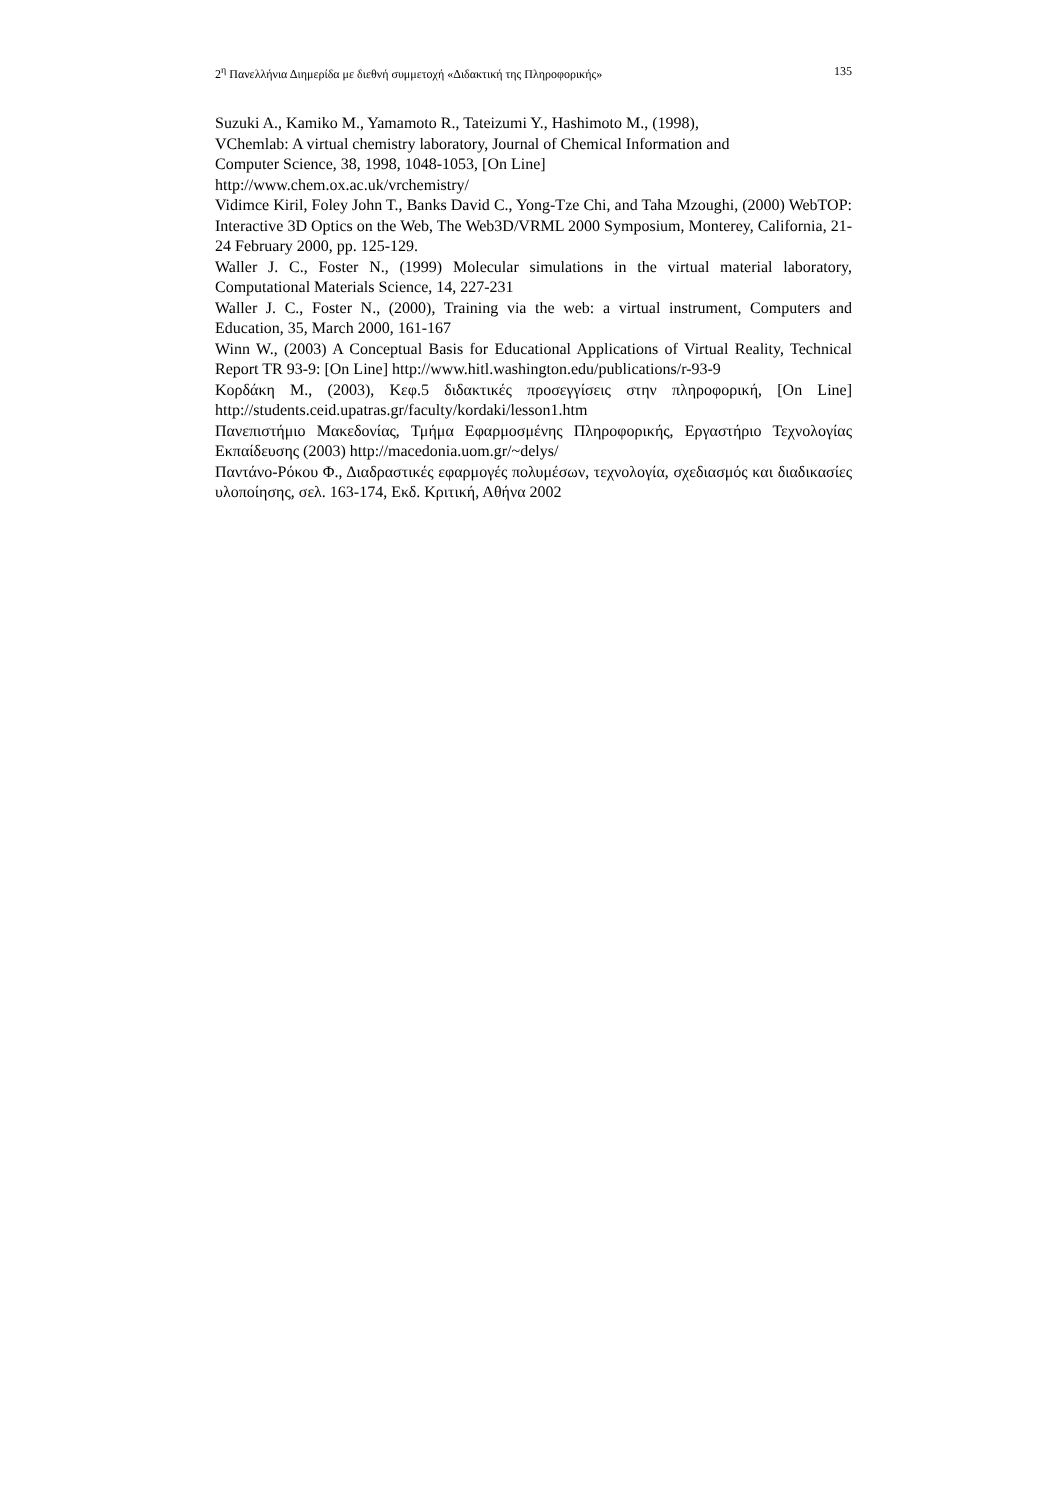2<sup>η</sup> Πανελλήνια Διημερίδα με διεθνή συμμετοχή «Διδακτική της Πληροφορικής» 135
Suzuki A., Kamiko M., Yamamoto R., Tateizumi Y., Hashimoto M., (1998),
VChemlab: A virtual chemistry laboratory, Journal of Chemical Information and
Computer Science, 38, 1998, 1048-1053, [On Line]
http://www.chem.ox.ac.uk/vrchemistry/
Vidimce Kiril, Foley John T., Banks David C., Yong-Tze Chi, and Taha Mzoughi, (2000) WebTOP: Interactive 3D Optics on the Web, The Web3D/VRML 2000 Symposium, Monterey, California, 21-24 February 2000, pp. 125-129.
Waller J. C., Foster N., (1999) Molecular simulations in the virtual material laboratory, Computational Materials Science, 14, 227-231
Waller J. C., Foster N., (2000), Training via the web: a virtual instrument, Computers and Education, 35, March 2000, 161-167
Winn W., (2003) A Conceptual Basis for Educational Applications of Virtual Reality, Technical Report TR 93-9: [On Line] http://www.hitl.washington.edu/publications/r-93-9
Κορδάκη Μ., (2003), Κεφ.5 διδακτικές προσεγγίσεις στην πληροφορική, [On Line] http://students.ceid.upatras.gr/faculty/kordaki/lesson1.htm
Πανεπιστήμιο Μακεδονίας, Τμήμα Εφαρμοσμένης Πληροφορικής, Εργαστήριο Τεχνολογίας Εκπαίδευσης (2003) http://macedonia.uom.gr/~delys/
Παντάνο-Ρόκου Φ., Διαδραστικές εφαρμογές πολυμέσων, τεχνολογία, σχεδιασμός και διαδικασίες υλοποίησης, σελ. 163-174, Εκδ. Κριτική, Αθήνα 2002